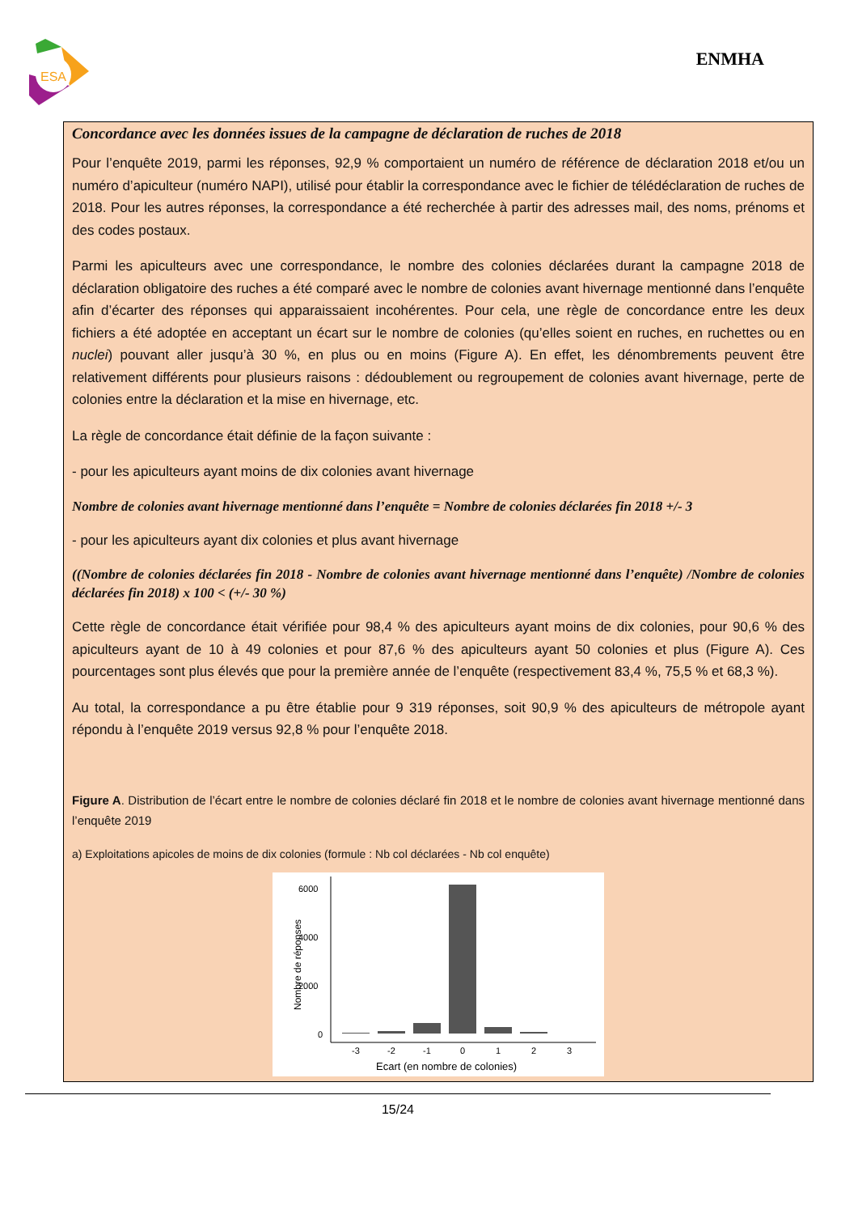ESA
ENMHA
Concordance avec les données issues de la campagne de déclaration de ruches de 2018
Pour l’enquête 2019, parmi les réponses, 92,9 % comportaient un numéro de référence de déclaration 2018 et/ou un numéro d’apiculteur (numéro NAPI), utilisé pour établir la correspondance avec le fichier de télédéclaration de ruches de 2018. Pour les autres réponses, la correspondance a été recherchée à partir des adresses mail, des noms, prénoms et des codes postaux.
Parmi les apiculteurs avec une correspondance, le nombre des colonies déclarées durant la campagne 2018 de déclaration obligatoire des ruches a été comparé avec le nombre de colonies avant hivernage mentionné dans l’enquête afin d’écarter des réponses qui apparaissaient incohérentes. Pour cela, une règle de concordance entre les deux fichiers a été adoptée en acceptant un écart sur le nombre de colonies (qu’elles soient en ruches, en ruchettes ou en nuclei) pouvant aller jusqu’à 30 %, en plus ou en moins (Figure A). En effet, les dénombrements peuvent être relativement différents pour plusieurs raisons : dédoublement ou regroupement de colonies avant hivernage, perte de colonies entre la déclaration et la mise en hivernage, etc.
La règle de concordance était définie de la façon suivante :
- pour les apiculteurs ayant moins de dix colonies avant hivernage
Nombre de colonies avant hivernage mentionné dans l’enquête = Nombre de colonies déclarées fin 2018 +/- 3
- pour les apiculteurs ayant dix colonies et plus avant hivernage
((Nombre de colonies déclarées fin 2018 - Nombre de colonies avant hivernage mentionné dans l’enquête) /Nombre de colonies déclarées fin 2018) x 100 < (+/- 30 %)
Cette règle de concordance était vérifiée pour 98,4 % des apiculteurs ayant moins de dix colonies, pour 90,6 % des apiculteurs ayant de 10 à 49 colonies et pour 87,6 % des apiculteurs ayant 50 colonies et plus (Figure A). Ces pourcentages sont plus élevés que pour la première année de l’enquête (respectivement 83,4 %, 75,5 % et 68,3 %).
Au total, la correspondance a pu être établie pour 9 319 réponses, soit 90,9 % des apiculteurs de métropole ayant répondu à l’enquête 2019 versus 92,8 % pour l’enquête 2018.
Figure A. Distribution de l’écart entre le nombre de colonies déclaré fin 2018 et le nombre de colonies avant hivernage mentionné dans l’enquête 2019
a) Exploitations apicoles de moins de dix colonies (formule : Nb col déclarées - Nb col enquête)
Nombre de réponses
6000
4000
2000
0
-3
-2
-1
0
1
2
3
Ecart (en nombre de colonies)
15/24